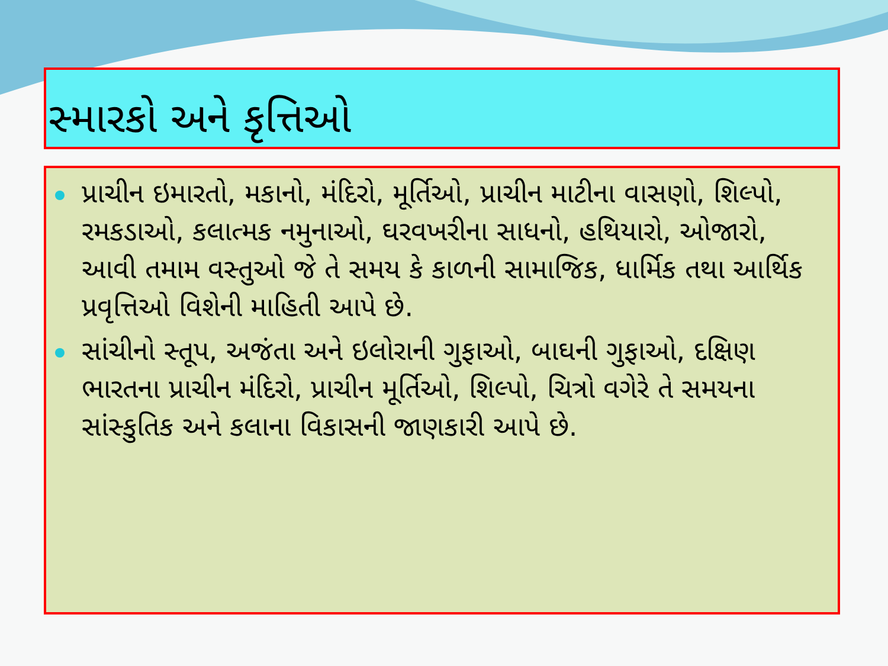સ્મારકો અને કૃત્તિઓ
પ્રાચીન ઇમારતો, મકાનો, મંદિરો, મૂર્તિઓ, પ્રાચીન માટીના વાસણો, શિલ્પો, રમકડાઓ, કલાત્મક નમુનાઓ, ઘરવખરીના સાધનો, હથિયારો, ઓજારો, આવી તમામ વસ્તુઓ જે તે સમય કે કાળની સામાજિક, ધાર્મિક તથા આર્થિક પ્રવૃત્તિઓ વિશેની માહિતી આપે છે.
સાંચીનો સ્તૂપ, અજંતા અને ઇલોરાની ગુફાઓ, બાઘની ગુફાઓ, દક્ષિણ ભારતના પ્રાચીન મંદિરો, પ્રાચીન મૂર્તિઓ, શિલ્પો, ચિત્રો વગેરે તે સમયના સાંસ્કુતિક અને કલાના વિકાસની જાણકારી આપે છે.